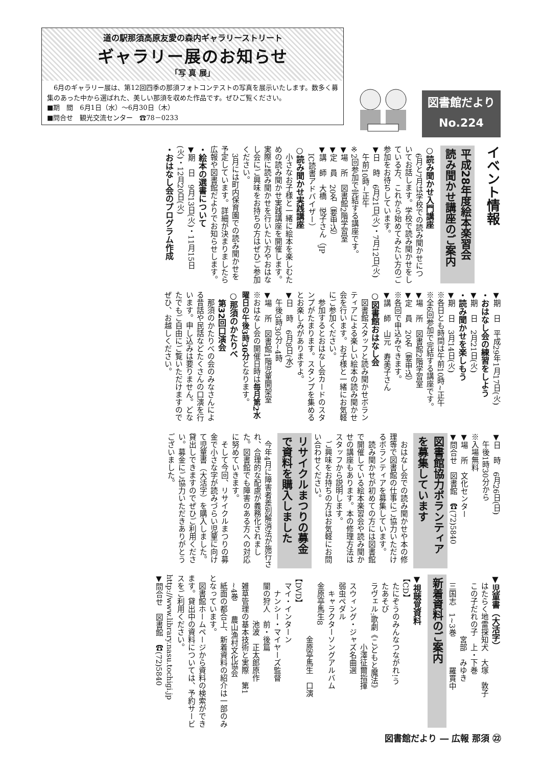道の駅那須高原友愛の森内ギャラリーストリート
ギャラリー展のお知らせ
「写 真 展」
　6月のギャラリー展は、第12回四季の那須フォトコンテストの写真を展示いたします。数多く募集のあった中から選ばれた、美しい那須を収めた作品です。ぜひご覧ください。
■期　間　6月1日（水）～6月30日（木）
■問合せ　観光交流センター　☎78－0233
図書館だより
No.224
イベント情報
平成28年度絵本楽習会
読み聞かせ講座のご案内
○読み聞かせ入門講座
　6月と7月は学校での読み聞かせについてお話します。学校で読み聞かせをしている方、これから始めてみたい方のご参加をお待ちしています。
▼日　時　6月21日(火)・7月12日(火)
　午前10時~正午
※2回参加で完結する講座です。
▼場　所　図書館2階学習室
▼定　員　20名（要申込）
▼講　師　大橋　悦子さん（JP
　IC読書アドバイザー）
○読み聞かせ実践講座
　小さなお子様と一緒に絵本を楽しむための読み聞かせ実践講座を開催します。実際に読み聞かせを行いたい方やおはなし会にご興味をお持ちの方はぜひご参加ください。
　3月には町内保育園での読み聞かせを予定しています。詳細が決まりましたら広報や図書館だよりでお知らせします。
・絵本の選書について
▼期　日　9月13日(火)・11月15日
(火)・12月20日(火)
・おはなし会のプログラム作成
▼期　日　平成29年1月17日(火)
・おはなし会の練習をしよう
▼期　日　2月21日(火)
・読み聞かせを楽しもう
▼期　日　3月14日(火)
※各日とも時間は午前10時~正午
※全6回参加で完結する講座です。
▼場　所　図書館2階学習室
▼定　員　20名（要申込）
※各回で申込みできます。
▼講　師　山元　寿美子さん
○図書館おはなし会
　図書館スタッフと読み聞かせボランティアによる楽しい絵本の読み聞かせ会を行います。お子様と一緒にお気軽にご参加ください。
　参加するとおはなし会カードのスタンプがたまります。スタンプを集めるとお楽しみがありますよ。
▼日　時　6月8日(水)
　午後3時30分~4時
▼場　所　図書館1階児童開架室
※おはなし会の開催日時は毎月第2水曜日の午後3時30分となります。
○那須のかたりべ
　第32回口演会
　那須のかたりべの会のみなさんによる昔話や民話などたくさんの口演を行います。申し込みは要りません。どなたでもご自由にご覧いただけますのでぜひ、お越しください。
▼日　時　6月26日(日)
　午後1時30分から
※入場無料
▼場　所　文化センター
▼問合せ　図書館　☎(72)5840
図書館協力ボランティア
を募集しています
　おはなし会での読み聞かせや本の修理等で図書館の仕事にご協力いただけるボランティアを募集しています。
　読み聞かせが初めての方には図書館で開催している絵本楽習会や読み聞かせの講座もあります。本の修理方法はスタッフから説明します。
　ご興味をお持ちの方はお気軽にお問い合わせください。
リサイクルまつりの募金
で資料を購入しました
　今年4月に障害者差別解消法が施行され、合理的な配慮が義務化されました。図書館でも障害のある方への対応に努めていきます。
　そして今回、リサイクルまつりの募金で小さな字が読みづらい児童に向けて児童書（大活字）を購入しました。貸出しできますのでぜひご利用ください。募金にご協力いただきありがとうございました。
▼児童書（大活字）
　はたらく地雷探知犬　大塚　敦子
　この子だれの子　上・下巻
　　　　　　　　宮部　みゆき
　三国志　1~3巻　　　　羅貫中
新着資料のご案内
▼視聴覚資料
【CD】
　たにぞうのみんなつながれ!う
　たあそび
　ラヴェル:歌劇《こどもと魔法》
　　　　　　　　　小澤征爾指揮
　スウィング・ジャズ名曲選
　弱虫ペダル
　　キャラクターソングアルバム
　金原亭馬生8
　　　　　　　　金原亭馬生　口演
【DVD】
　マイ・インターン
　　ナンシー・マイヤーズ監督
　闇の狩人　前・後篇
　　　　　　池波　正太郎原作
　雑草管理の基本技術と実際　第1
　~4巻　　農山漁村文化協会
　紙面の都合上、新着資料の紹介は一部のみとなっています。
　図書館ホームページから資料の検索ができます。貸出中の資料については、予約サービスをご利用ください。
http://www.library.nasu.tochigi.jp
▼問合せ　図書館　☎(72)5840
図書館だより ― 広報 那須 ㉒